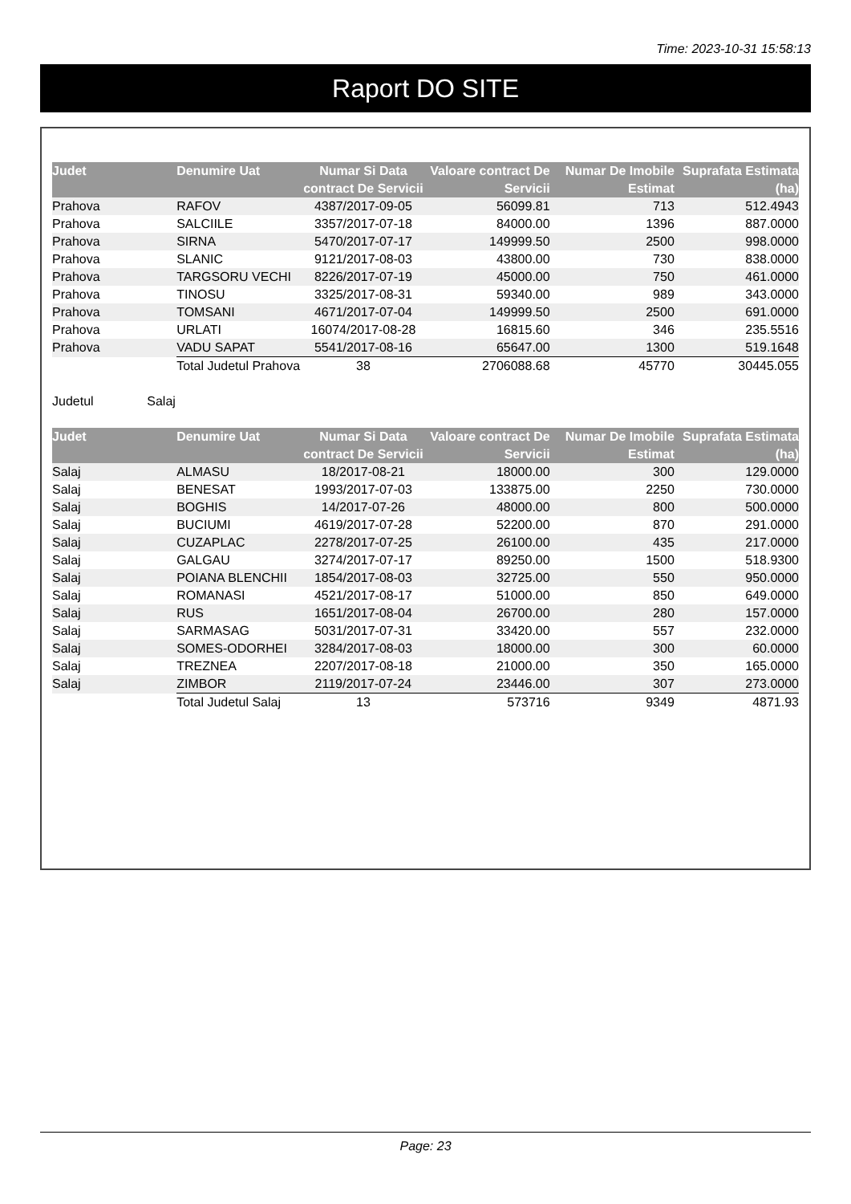Time: 2023-10-31 15:58:13
Raport DO SITE
| Judet | Denumire Uat | Numar Si Data contract De Servicii | Valoare contract De Servicii | Numar De Imobile Estimat | Suprafata Estimata (ha) |
| --- | --- | --- | --- | --- | --- |
| Prahova | RAFOV | 4387/2017-09-05 | 56099.81 | 713 | 512.4943 |
| Prahova | SALCIILE | 3357/2017-07-18 | 84000.00 | 1396 | 887.0000 |
| Prahova | SIRNA | 5470/2017-07-17 | 149999.50 | 2500 | 998.0000 |
| Prahova | SLANIC | 9121/2017-08-03 | 43800.00 | 730 | 838.0000 |
| Prahova | TARGSORU VECHI | 8226/2017-07-19 | 45000.00 | 750 | 461.0000 |
| Prahova | TINOSU | 3325/2017-08-31 | 59340.00 | 989 | 343.0000 |
| Prahova | TOMSANI | 4671/2017-07-04 | 149999.50 | 2500 | 691.0000 |
| Prahova | URLATI | 16074/2017-08-28 | 16815.60 | 346 | 235.5516 |
| Prahova | VADU SAPAT | 5541/2017-08-16 | 65647.00 | 1300 | 519.1648 |
| | Total Judetul Prahova | 38 | 2706088.68 | 45770 | 30445.055 |
Judetul Salaj
| Judet | Denumire Uat | Numar Si Data contract De Servicii | Valoare contract De Servicii | Numar De Imobile Estimat | Suprafata Estimata (ha) |
| --- | --- | --- | --- | --- | --- |
| Salaj | ALMASU | 18/2017-08-21 | 18000.00 | 300 | 129.0000 |
| Salaj | BENESAT | 1993/2017-07-03 | 133875.00 | 2250 | 730.0000 |
| Salaj | BOGHIS | 14/2017-07-26 | 48000.00 | 800 | 500.0000 |
| Salaj | BUCIUMI | 4619/2017-07-28 | 52200.00 | 870 | 291.0000 |
| Salaj | CUZAPLAC | 2278/2017-07-25 | 26100.00 | 435 | 217.0000 |
| Salaj | GALGAU | 3274/2017-07-17 | 89250.00 | 1500 | 518.9300 |
| Salaj | POIANA BLENCHII | 1854/2017-08-03 | 32725.00 | 550 | 950.0000 |
| Salaj | ROMANASI | 4521/2017-08-17 | 51000.00 | 850 | 649.0000 |
| Salaj | RUS | 1651/2017-08-04 | 26700.00 | 280 | 157.0000 |
| Salaj | SARMASAG | 5031/2017-07-31 | 33420.00 | 557 | 232.0000 |
| Salaj | SOMES-ODORHEI | 3284/2017-08-03 | 18000.00 | 300 | 60.0000 |
| Salaj | TREZNEA | 2207/2017-08-18 | 21000.00 | 350 | 165.0000 |
| Salaj | ZIMBOR | 2119/2017-07-24 | 23446.00 | 307 | 273.0000 |
| | Total Judetul Salaj | 13 | 573716 | 9349 | 4871.93 |
Page: 23